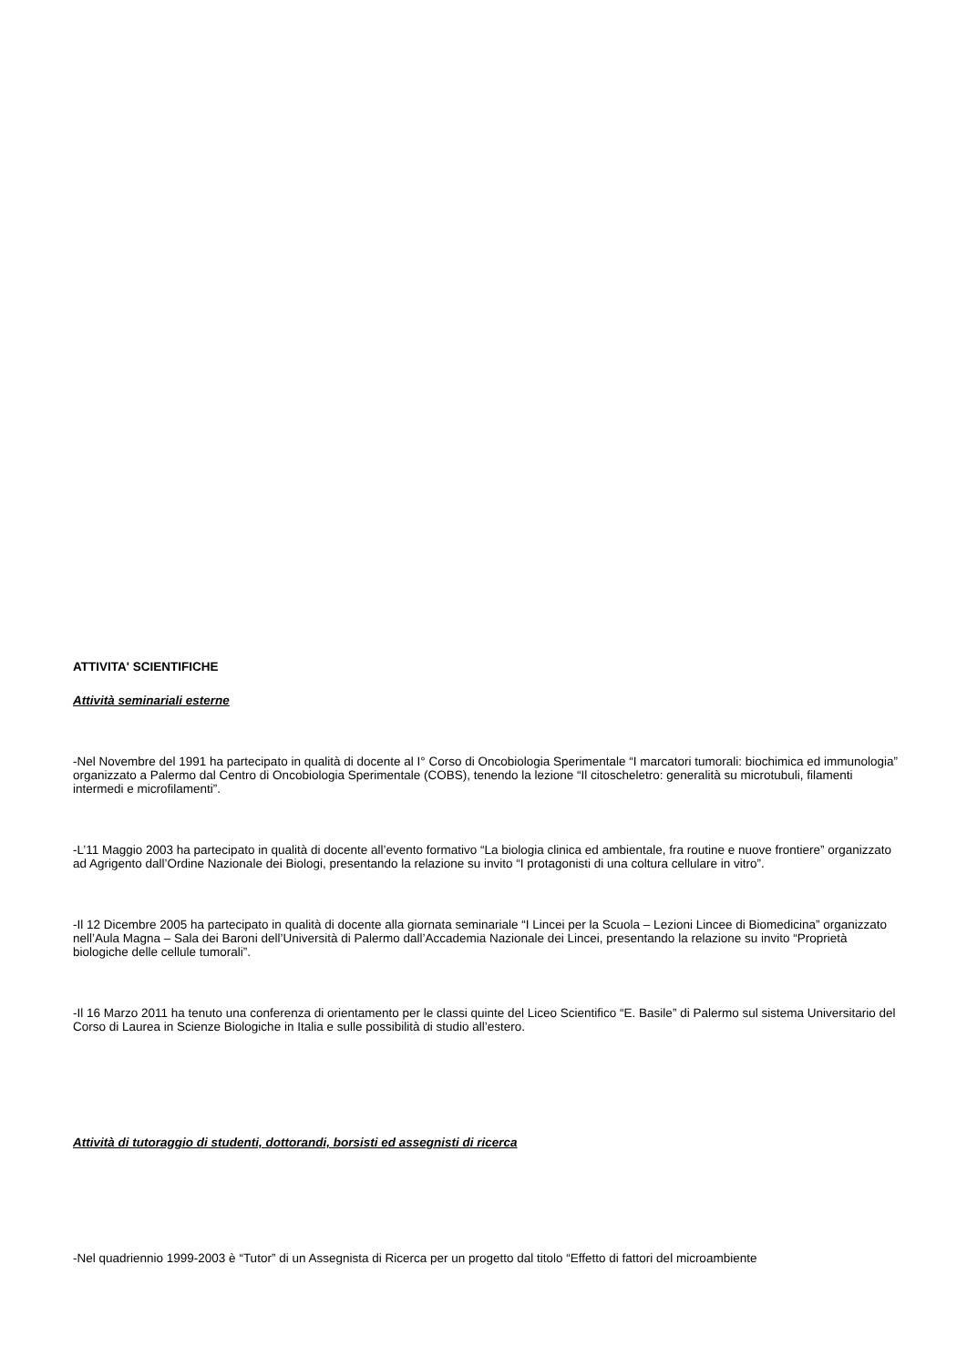ATTIVITA' SCIENTIFICHE
Attività seminariali esterne
-Nel Novembre del 1991 ha partecipato in qualità di docente al I° Corso di Oncobiologia Sperimentale “I marcatori tumorali: biochimica ed immunologia” organizzato a Palermo dal Centro di Oncobiologia Sperimentale (COBS), tenendo la lezione “Il citoscheletro: generalità su microtubuli, filamenti intermedi e microfilamenti”.
-L’11 Maggio 2003 ha partecipato in qualità di docente all’evento formativo “La biologia clinica ed ambientale, fra routine e nuove frontiere” organizzato ad Agrigento dall’Ordine Nazionale dei Biologi, presentando la relazione su invito “I protagonisti di una coltura cellulare in vitro”.
-Il 12 Dicembre 2005 ha partecipato in qualità di docente alla giornata seminariale “I Lincei per la Scuola – Lezioni Lincee di Biomedicina” organizzato nell’Aula Magna – Sala dei Baroni dell’Università di Palermo dall’Accademia Nazionale dei Lincei, presentando la relazione su invito “Proprietà biologiche delle cellule tumorali”.
-Il 16 Marzo 2011 ha tenuto una conferenza di orientamento per le classi quinte del Liceo Scientifico “E. Basile” di Palermo sul sistema Universitario del Corso di Laurea in Scienze Biologiche in Italia e sulle possibilità di studio all’estero.
Attività di tutoraggio di studenti, dottorandi, borsisti ed assegnisti di ricerca
-Nel quadriennio 1999-2003 è “Tutor” di un Assegnista di Ricerca per un progetto dal titolo “Effetto di fattori del microambiente